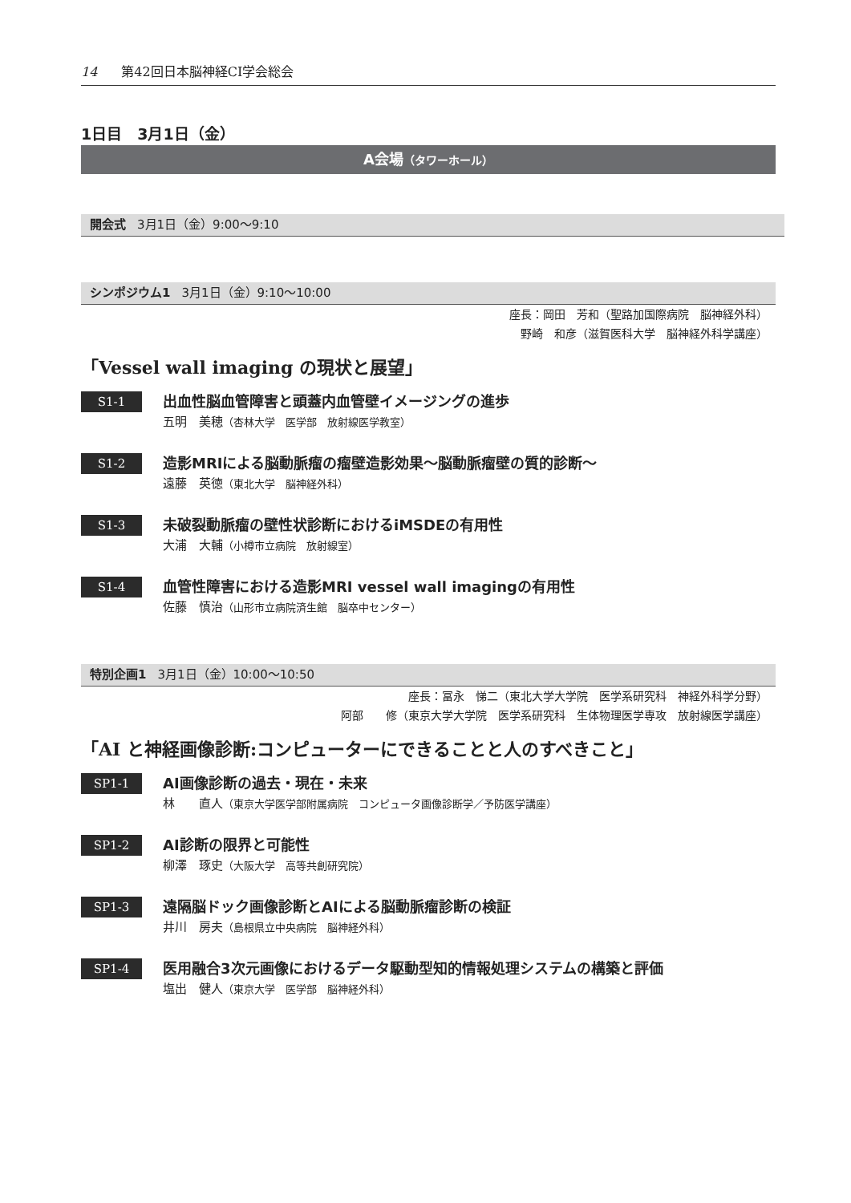14 第42回日本脳神経CI学会総会
1日目　3月1日（金）
A会場（タワーホール）
開会式 3月1日（金）9:00～9:10
シンポジウム1 3月1日（金）9:10～10:00
座長：岡田　芳和（聖路加国際病院　脳神経外科）
野崎　和彦（滋賀医科大学　脳神経外科学講座）
「Vessel wall imaging の現状と展望」
S1-1
出血性脳血管障害と頭蓋内血管壁イメージングの進歩
五明　美穂（杏林大学　医学部　放射線医学教室）
S1-2
造影MRIによる脳動脈瘤の瘤壁造影効果～脳動脈瘤壁の質的診断～
遠藤　英徳（東北大学　脳神経外科）
S1-3
未破裂動脈瘤の壁性状診断におけるiMSDEの有用性
大浦　大輔（小樽市立病院　放射線室）
S1-4
血管性障害における造影MRI vessel wall imagingの有用性
佐藤　慎治（山形市立病院済生館　脳卒中センター）
特別企画1 3月1日（金）10:00～10:50
座長：冨永　悌二（東北大学大学院　医学系研究科　神経外科学分野）
阿部　　修（東京大学大学院　医学系研究科　生体物理医学専攻　放射線医学講座）
「AI と神経画像診断:コンピューターにできることと人のすべきこと」
SP1-1
AI画像診断の過去・現在・未来
林　　直人（東京大学医学部附属病院　コンピュータ画像診断学／予防医学講座）
SP1-2
AI診断の限界と可能性
柳澤　琢史（大阪大学　高等共創研究院）
SP1-3
遠隔脳ドック画像診断とAIによる脳動脈瘤診断の検証
井川　房夫（島根県立中央病院　脳神経外科）
SP1-4
医用融合3次元画像におけるデータ駆動型知的情報処理システムの構築と評価
塩出　健人（東京大学　医学部　脳神経外科）